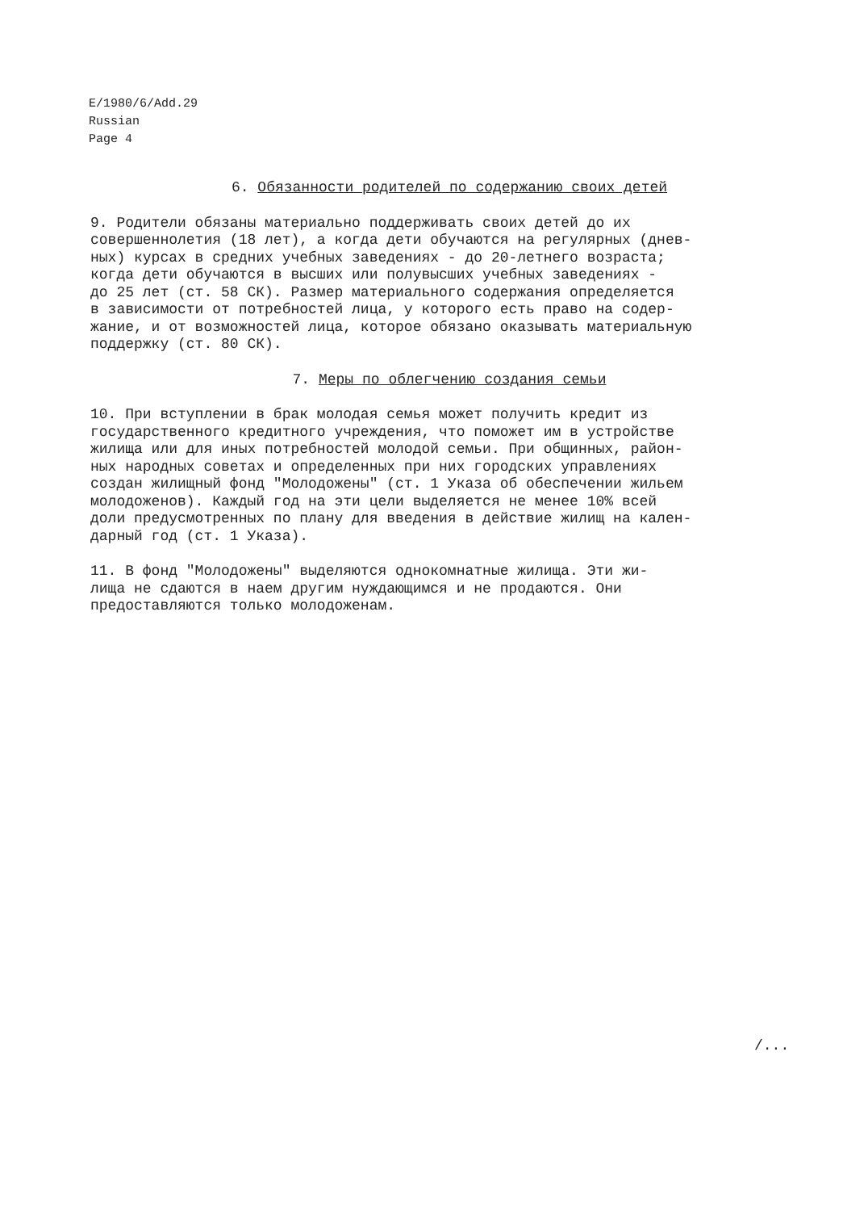E/1980/6/Add.29
Russian
Page 4
6. Обязанности родителей по содержанию своих детей
9. Родители обязаны материально поддерживать своих детей до их совершеннолетия (18 лет), а когда дети обучаются на регулярных (днев- ных) курсах в средних учебных заведениях - до 20-летнего возраста; когда дети обучаются в высших или полувысших учебных заведениях - до 25 лет (ст. 58 СК). Размер материального содержания определяется в зависимости от потребностей лица, у которого есть право на содер- жание, и от возможностей лица, которое обязано оказывать материальную поддержку (ст. 80 СК).
7. Меры по облегчению создания семьи
10. При вступлении в брак молодая семья может получить кредит из государственного кредитного учреждения, что поможет им в устройстве жилища или для иных потребностей молодой семьи. При общинных, район- ных народных советах и определенных при них городских управлениях создан жилищный фонд "Молодожены" (ст. 1 Указа об обеспечении жильем молодоженов). Каждый год на эти цели выделяется не менее 10% всей доли предусмотренных по плану для введения в действие жилищ на кален- дарный год (ст. 1 Указа).
11. В фонд "Молодожены" выделяются однокомнатные жилища. Эти жи- лища не сдаются в наем другим нуждающимся и не продаются. Они предоставляются только молодоженам.
/...